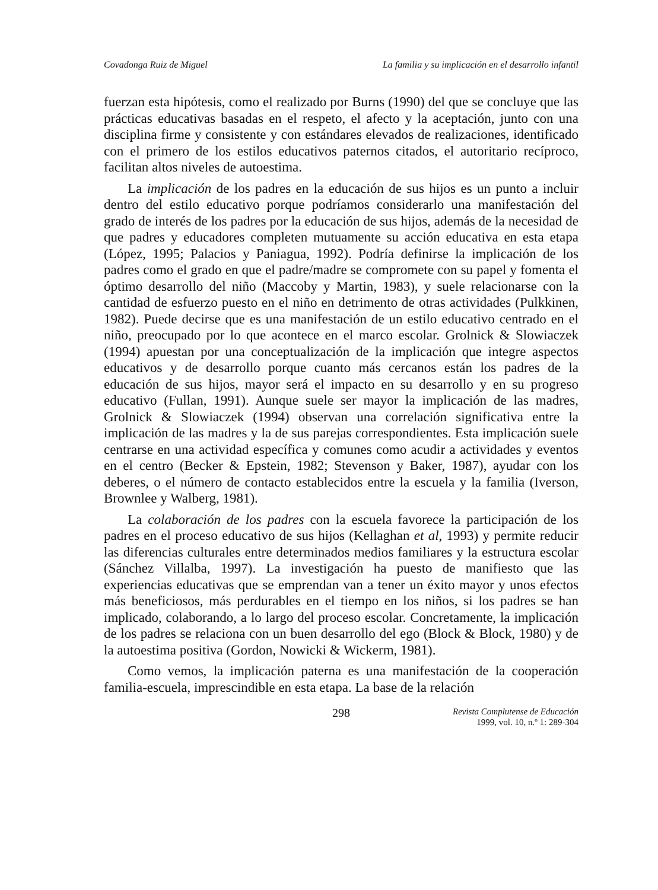Covadonga Ruiz de Miguel La familia y su implicación en el desarrollo infantil
fuerzan esta hipótesis, como el realizado por Burns (1990) del que se concluye que las prácticas educativas basadas en el respeto, el afecto y la aceptación, junto con una disciplina firme y consistente y con estándares elevados de realizaciones, identificado con el primero de los estilos educativos paternos citados, el autoritario recíproco, facilitan altos niveles de autoestima.
La implicación de los padres en la educación de sus hijos es un punto a incluir dentro del estilo educativo porque podríamos considerarlo una manifestación del grado de interés de los padres por la educación de sus hijos, además de la necesidad de que padres y educadores completen mutuamente su acción educativa en esta etapa (López, 1995; Palacios y Paniagua, 1992). Podría definirse la implicación de los padres como el grado en que el padre/madre se compromete con su papel y fomenta el óptimo desarrollo del niño (Maccoby y Martin, 1983), y suele relacionarse con la cantidad de esfuerzo puesto en el niño en detrimento de otras actividades (Pulkkinen, 1982). Puede decirse que es una manifestación de un estilo educativo centrado en el niño, preocupado por lo que acontece en el marco escolar. Grolnick & Slowiaczek (1994) apuestan por una conceptualización de la implicación que integre aspectos educativos y de desarrollo porque cuanto más cercanos están los padres de la educación de sus hijos, mayor será el impacto en su desarrollo y en su progreso educativo (Fullan, 1991). Aunque suele ser mayor la implicación de las madres, Grolnick & Slowiaczek (1994) observan una correlación significativa entre la implicación de las madres y la de sus parejas correspondientes. Esta implicación suele centrarse en una actividad específica y comunes como acudir a actividades y eventos en el centro (Becker & Epstein, 1982; Stevenson y Baker, 1987), ayudar con los deberes, o el número de contacto establecidos entre la escuela y la familia (Iverson, Brownlee y Walberg, 1981).
La colaboración de los padres con la escuela favorece la participación de los padres en el proceso educativo de sus hijos (Kellaghan et al, 1993) y permite reducir las diferencias culturales entre determinados medios familiares y la estructura escolar (Sánchez Villalba, 1997). La investigación ha puesto de manifiesto que las experiencias educativas que se emprendan van a tener un éxito mayor y unos efectos más beneficiosos, más perdurables en el tiempo en los niños, si los padres se han implicado, colaborando, a lo largo del proceso escolar. Concretamente, la implicación de los padres se relaciona con un buen desarrollo del ego (Block & Block, 1980) y de la autoestima positiva (Gordon, Nowicki & Wickerm, 1981).
Como vemos, la implicación paterna es una manifestación de la cooperación familia-escuela, imprescindible en esta etapa. La base de la relación
298 Revista Complutense de Educación
1999, vol. 10, n.º 1: 289-304